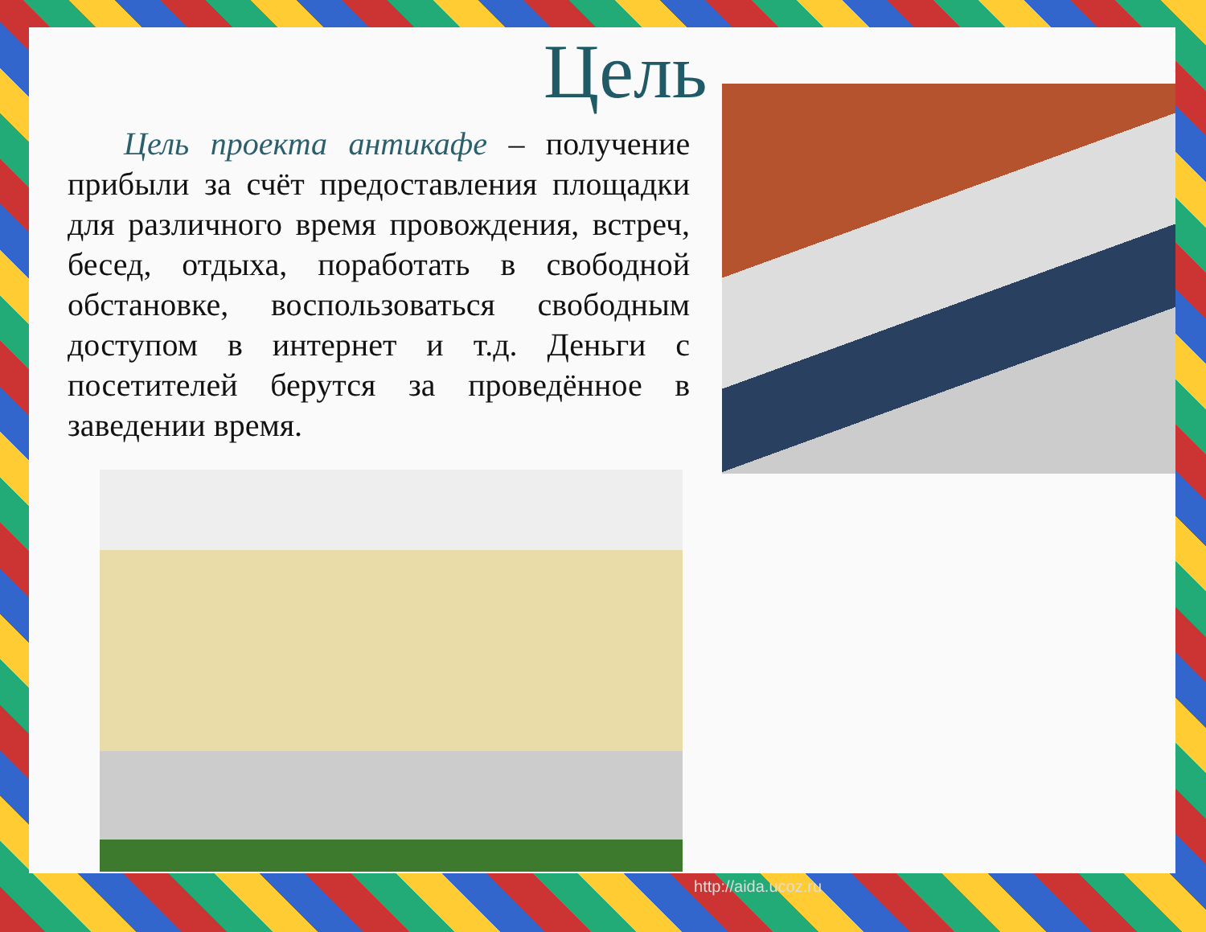Цель
Цель проекта антикафе – получение прибыли за счёт предоставления площадки для различного время провождения, встреч, бесед, отдыха, поработать в свободной обстановке, воспользоваться свободным доступом в интернет и т.д. Деньги с посетителей берутся за проведённое в заведении время.
http://aida.ucoz.ru